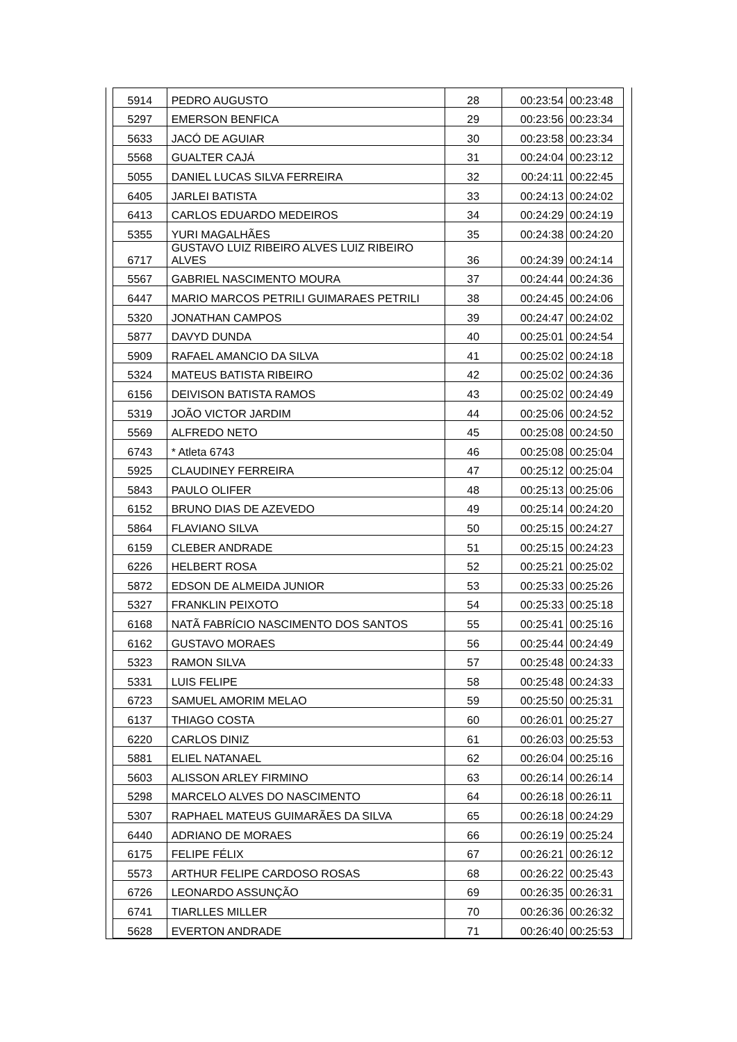| 5914 | PEDRO AUGUSTO | 28 | 00:23:54 | 00:23:48 |
| 5297 | EMERSON BENFICA | 29 | 00:23:56 | 00:23:34 |
| 5633 | JACÓ DE AGUIAR | 30 | 00:23:58 | 00:23:34 |
| 5568 | GUALTER CAJÁ | 31 | 00:24:04 | 00:23:12 |
| 5055 | DANIEL LUCAS SILVA FERREIRA | 32 | 00:24:11 | 00:22:45 |
| 6405 | JARLEI BATISTA | 33 | 00:24:13 | 00:24:02 |
| 6413 | CARLOS EDUARDO MEDEIROS | 34 | 00:24:29 | 00:24:19 |
| 5355 | YURI MAGALHÃES | 35 | 00:24:38 | 00:24:20 |
| 6717 | GUSTAVO LUIZ RIBEIRO ALVES LUIZ RIBEIRO ALVES | 36 | 00:24:39 | 00:24:14 |
| 5567 | GABRIEL NASCIMENTO MOURA | 37 | 00:24:44 | 00:24:36 |
| 6447 | MARIO MARCOS PETRILI GUIMARAES PETRILI | 38 | 00:24:45 | 00:24:06 |
| 5320 | JONATHAN CAMPOS | 39 | 00:24:47 | 00:24:02 |
| 5877 | DAVYD DUNDA | 40 | 00:25:01 | 00:24:54 |
| 5909 | RAFAEL AMANCIO DA SILVA | 41 | 00:25:02 | 00:24:18 |
| 5324 | MATEUS BATISTA RIBEIRO | 42 | 00:25:02 | 00:24:36 |
| 6156 | DEIVISON BATISTA RAMOS | 43 | 00:25:02 | 00:24:49 |
| 5319 | JOÃO VICTOR JARDIM | 44 | 00:25:06 | 00:24:52 |
| 5569 | ALFREDO NETO | 45 | 00:25:08 | 00:24:50 |
| 6743 | * Atleta 6743 | 46 | 00:25:08 | 00:25:04 |
| 5925 | CLAUDINEY FERREIRA | 47 | 00:25:12 | 00:25:04 |
| 5843 | PAULO OLIFER | 48 | 00:25:13 | 00:25:06 |
| 6152 | BRUNO DIAS DE AZEVEDO | 49 | 00:25:14 | 00:24:20 |
| 5864 | FLAVIANO SILVA | 50 | 00:25:15 | 00:24:27 |
| 6159 | CLEBER ANDRADE | 51 | 00:25:15 | 00:24:23 |
| 6226 | HELBERT ROSA | 52 | 00:25:21 | 00:25:02 |
| 5872 | EDSON DE ALMEIDA JUNIOR | 53 | 00:25:33 | 00:25:26 |
| 5327 | FRANKLIN PEIXOTO | 54 | 00:25:33 | 00:25:18 |
| 6168 | NATÃ FABRÍCIO NASCIMENTO DOS SANTOS | 55 | 00:25:41 | 00:25:16 |
| 6162 | GUSTAVO MORAES | 56 | 00:25:44 | 00:24:49 |
| 5323 | RAMON SILVA | 57 | 00:25:48 | 00:24:33 |
| 5331 | LUIS FELIPE | 58 | 00:25:48 | 00:24:33 |
| 6723 | SAMUEL AMORIM MELAO | 59 | 00:25:50 | 00:25:31 |
| 6137 | THIAGO COSTA | 60 | 00:26:01 | 00:25:27 |
| 6220 | CARLOS DINIZ | 61 | 00:26:03 | 00:25:53 |
| 5881 | ELIEL NATANAEL | 62 | 00:26:04 | 00:25:16 |
| 5603 | ALISSON ARLEY FIRMINO | 63 | 00:26:14 | 00:26:14 |
| 5298 | MARCELO ALVES DO NASCIMENTO | 64 | 00:26:18 | 00:26:11 |
| 5307 | RAPHAEL MATEUS GUIMARÃES DA SILVA | 65 | 00:26:18 | 00:24:29 |
| 6440 | ADRIANO DE MORAES | 66 | 00:26:19 | 00:25:24 |
| 6175 | FELIPE FÉLIX | 67 | 00:26:21 | 00:26:12 |
| 5573 | ARTHUR FELIPE CARDOSO ROSAS | 68 | 00:26:22 | 00:25:43 |
| 6726 | LEONARDO ASSUNÇÃO | 69 | 00:26:35 | 00:26:31 |
| 6741 | TIARLLES MILLER | 70 | 00:26:36 | 00:26:32 |
| 5628 | EVERTON ANDRADE | 71 | 00:26:40 | 00:25:53 |